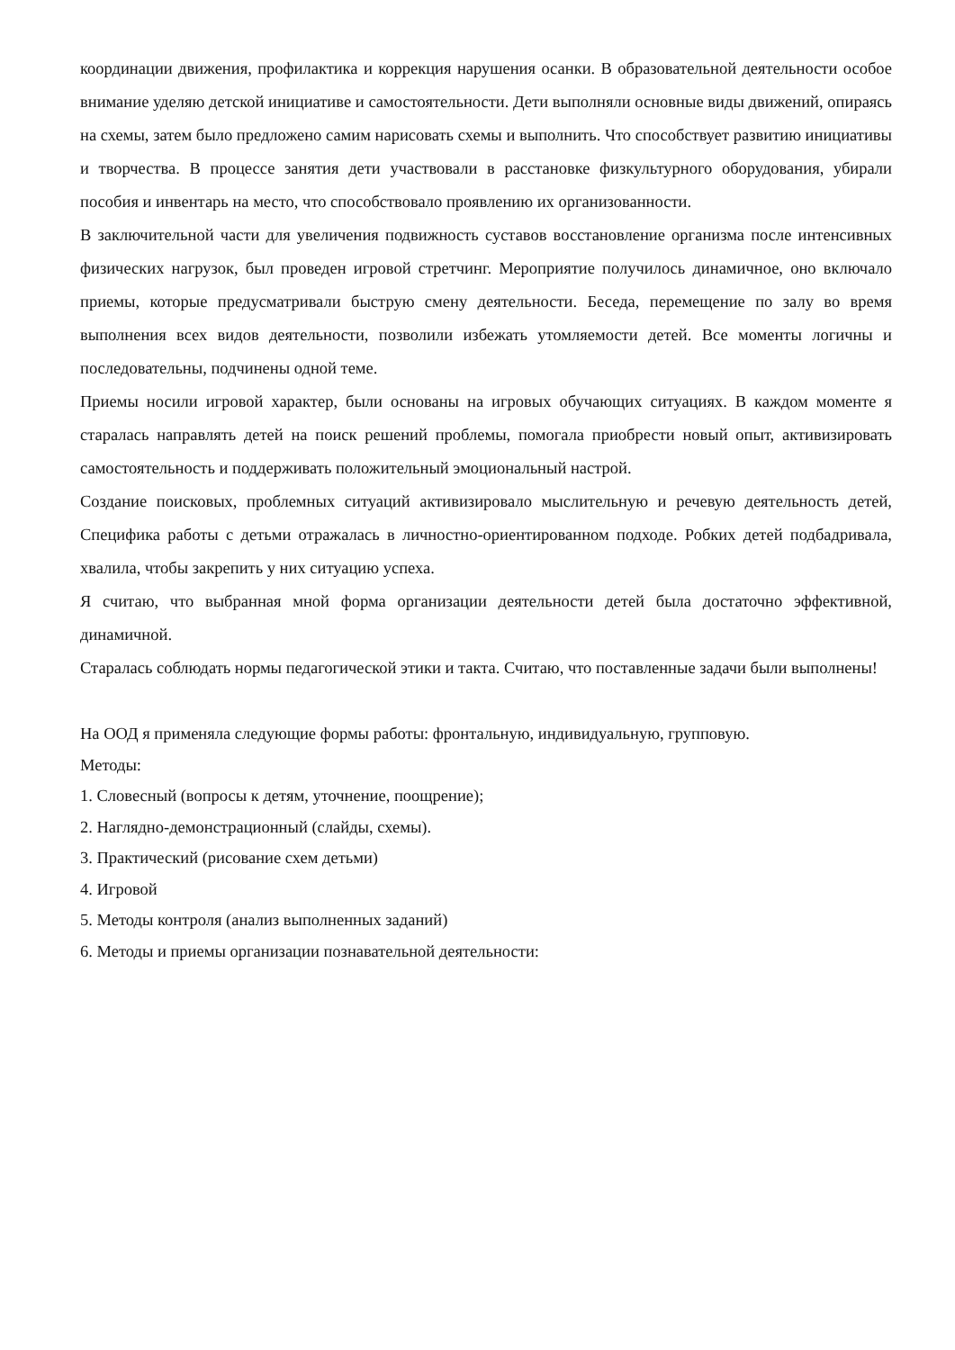координации движения, профилактика и коррекция нарушения осанки. В образовательной деятельности особое внимание уделяю детской инициативе и самостоятельности. Дети выполняли основные виды движений, опираясь на схемы, затем было предложено самим нарисовать схемы и выполнить. Что способствует развитию инициативы и творчества. В процессе занятия дети участвовали в расстановке физкультурного оборудования, убирали пособия и инвентарь на место, что способствовало проявлению их организованности.
В заключительной части для увеличения подвижность суставов восстановление организма после интенсивных физических нагрузок, был проведен игровой стретчинг. Мероприятие получилось динамичное, оно включало приемы, которые предусматривали быструю смену деятельности. Беседа, перемещение по залу во время выполнения всех видов деятельности, позволили избежать утомляемости детей. Все моменты логичны и последовательны, подчинены одной теме.
Приемы носили игровой характер, были основаны на игровых обучающих ситуациях. В каждом моменте я старалась направлять детей на поиск решений проблемы, помогала приобрести новый опыт, активизировать самостоятельность и поддерживать положительный эмоциональный настрой.
Создание поисковых, проблемных ситуаций активизировало мыслительную и речевую деятельность детей, Специфика работы с детьми отражалась в личностно-ориентированном подходе. Робких детей подбадривала, хвалила, чтобы закрепить у них ситуацию успеха.
Я считаю, что выбранная мной форма организации деятельности детей была достаточно эффективной, динамичной.
Старалась соблюдать нормы педагогической этики и такта. Считаю, что поставленные задачи были выполнены!
На ООД я применяла следующие формы работы: фронтальную, индивидуальную, групповую.
Методы:
1. Словесный (вопросы к детям, уточнение, поощрение);
2. Наглядно-демонстрационный (слайды, схемы).
3. Практический (рисование схем детьми)
4. Игровой
5. Методы контроля (анализ выполненных заданий)
6. Методы и приемы организации познавательной деятельности: